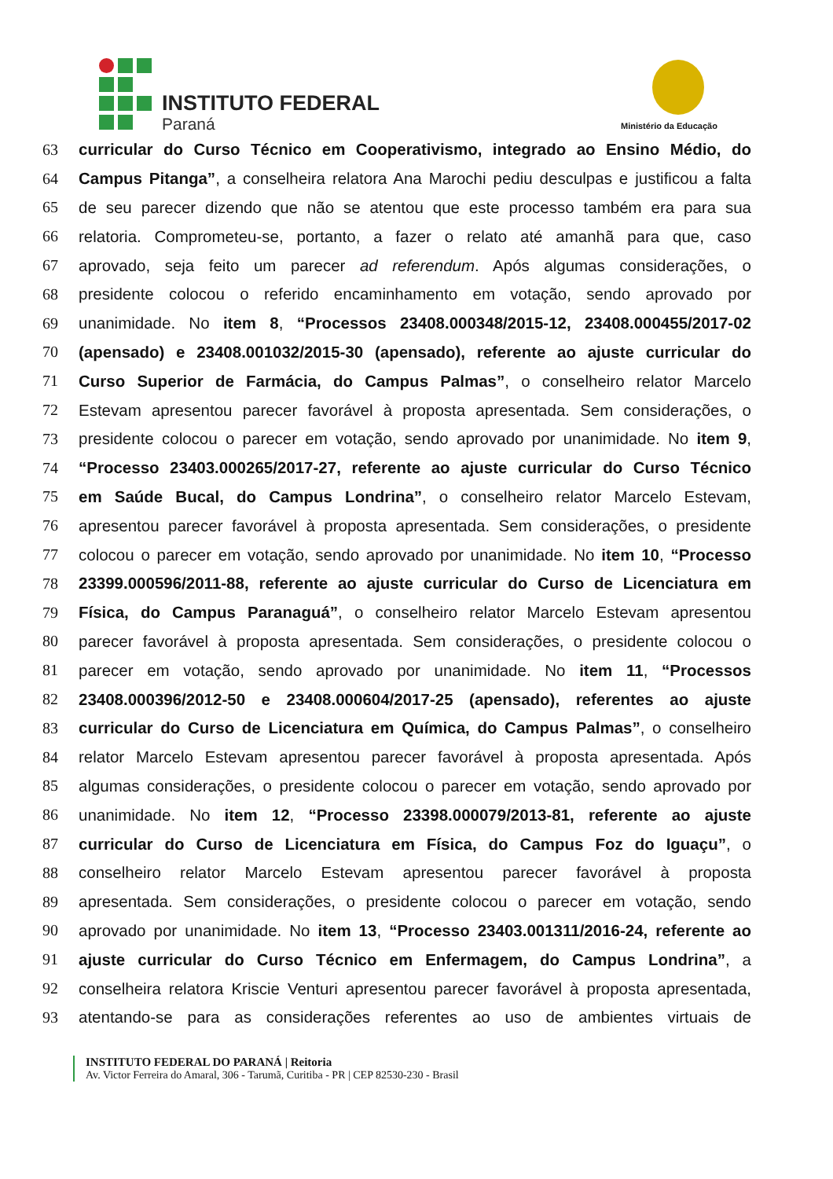INSTITUTO FEDERAL
Paraná Ministério da Educação
63 curricular do Curso Técnico em Cooperativismo, integrado ao Ensino Médio, do
64 Campus Pitanga”, a conselheira relatora Ana Marochi pediu desculpas e justificou a falta
65 de seu parecer dizendo que não se atentou que este processo também era para sua
66 relatoria. Comprometeu-se, portanto, a fazer o relato até amanhã para que, caso
67 aprovado, seja feito um parecer ad referendum. Após algumas considerações, o
68 presidente colocou o referido encaminhamento em votação, sendo aprovado por
69 unanimidade. No item 8, “Processos 23408.000348/2015-12, 23408.000455/2017-02
70 (apensado) e 23408.001032/2015-30 (apensado), referente ao ajuste curricular do
71 Curso Superior de Farmácia, do Campus Palmas”, o conselheiro relator Marcelo
72 Estevam apresentou parecer favorável à proposta apresentada. Sem considerações, o
73 presidente colocou o parecer em votação, sendo aprovado por unanimidade. No item 9,
74 “Processo 23403.000265/2017-27, referente ao ajuste curricular do Curso Técnico
75 em Saúde Bucal, do Campus Londrina”, o conselheiro relator Marcelo Estevam,
76 apresentou parecer favorável à proposta apresentada. Sem considerações, o presidente
77 colocou o parecer em votação, sendo aprovado por unanimidade. No item 10, “Processo
78 23399.000596/2011-88, referente ao ajuste curricular do Curso de Licenciatura em
79 Física, do Campus Paranaguá”, o conselheiro relator Marcelo Estevam apresentou
80 parecer favorável à proposta apresentada. Sem considerações, o presidente colocou o
81 parecer em votação, sendo aprovado por unanimidade. No item 11, “Processos
82 23408.000396/2012-50 e 23408.000604/2017-25 (apensado), referentes ao ajuste
83 curricular do Curso de Licenciatura em Química, do Campus Palmas”, o conselheiro
84 relator Marcelo Estevam apresentou parecer favorável à proposta apresentada. Após
85 algumas considerações, o presidente colocou o parecer em votação, sendo aprovado por
86 unanimidade. No item 12, “Processo 23398.000079/2013-81, referente ao ajuste
87 curricular do Curso de Licenciatura em Física, do Campus Foz do Iguaçu”, o
88 conselheiro relator Marcelo Estevam apresentou parecer favorável à proposta
89 apresentada. Sem considerações, o presidente colocou o parecer em votação, sendo
90 aprovado por unanimidade. No item 13, “Processo 23403.001311/2016-24, referente ao
91 ajuste curricular do Curso Técnico em Enfermagem, do Campus Londrina”, a
92 conselheira relatora Kriscie Venturi apresentou parecer favorável à proposta apresentada,
93 atentando-se para as considerações referentes ao uso de ambientes virtuais de
INSTITUTO FEDERAL DO PARANÁ | Reitoria
Av. Victor Ferreira do Amaral, 306 - Tarumã, Curitiba - PR | CEP 82530-230 - Brasil